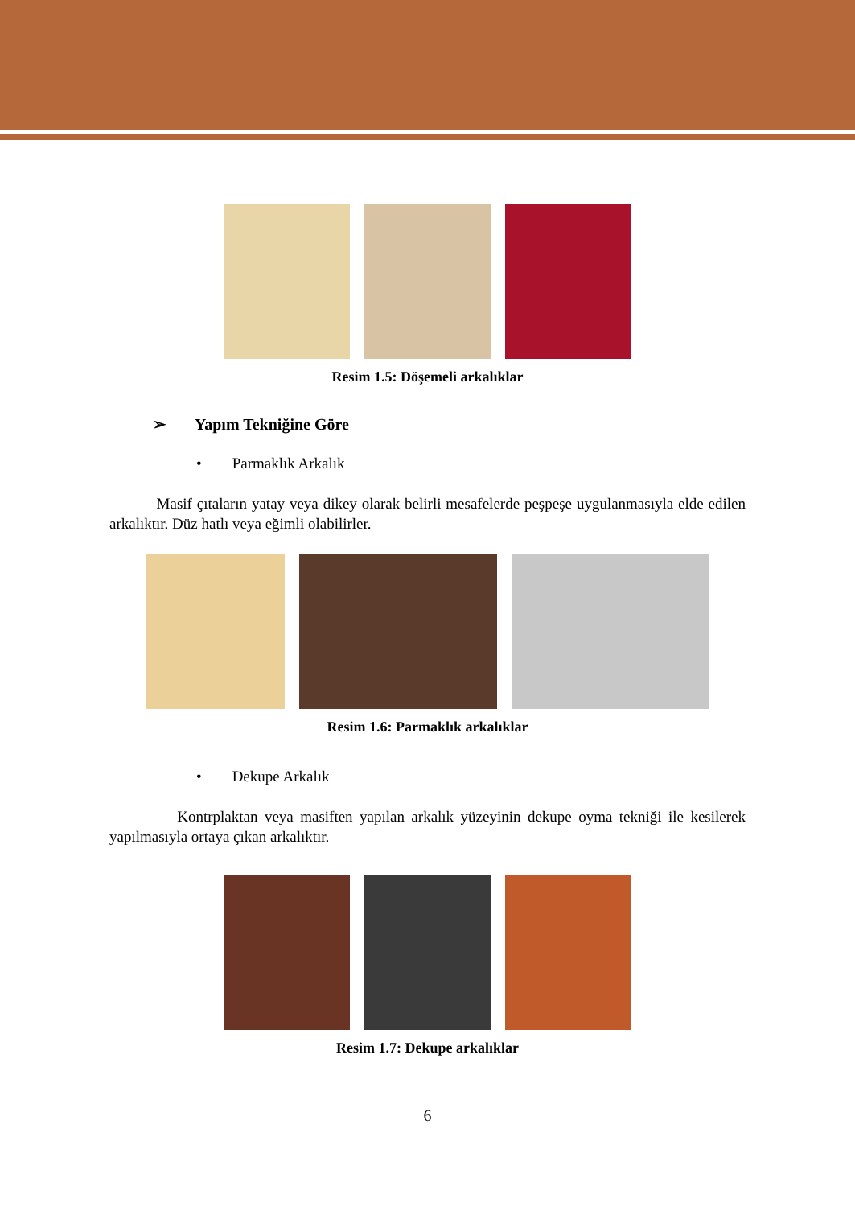Resim 1.5: Döşemeli arkalıklar
➢ Yapım Tekniğine Göre
• Parmaklık Arkalık
Masif çıtaların yatay veya dikey olarak belirli mesafelerde peşpeşe uygulanmasıyla elde edilen arkalıktır. Düz hatlı veya eğimli olabilirler.
Resim 1.6: Parmaklık arkalıklar
• Dekupe Arkalık
Kontrplaktan veya masiften yapılan arkalık yüzeyinin dekupe oyma tekniği ile kesilerek yapılmasıyla ortaya çıkan arkalıktır.
Resim 1.7: Dekupe arkalıklar
6